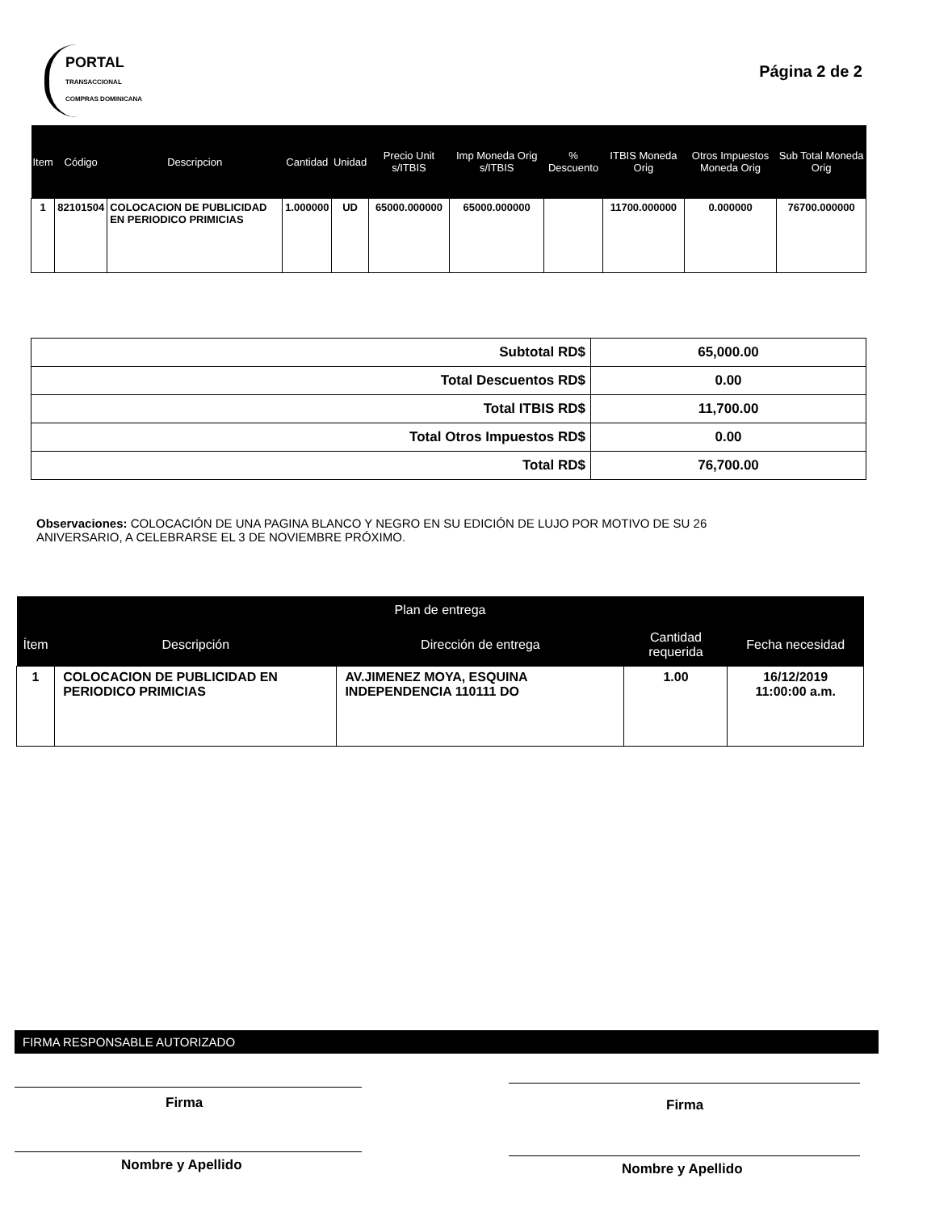PORTAL
TRANSACCIONAL COMPRAS DOMINICANA
Página 2 de 2
| Item | Código | Descripcion | Cantidad | Unidad | Precio Unit s/ITBIS | Imp Moneda Orig s/ITBIS | % Descuento | ITBIS Moneda Orig | Otros Impuestos Moneda Orig | Sub Total Moneda Orig |
| --- | --- | --- | --- | --- | --- | --- | --- | --- | --- | --- |
| 1 | 82101504 | COLOCACION DE PUBLICIDAD EN PERIODICO PRIMICIAS | 1.000000 | UD | 65000.000000 | 65000.000000 | | 11700.000000 | 0.000000 | 76700.000000 |
| Subtotal RD$ | 65,000.00 |
| Total Descuentos RD$ | 0.00 |
| Total ITBIS RD$ | 11,700.00 |
| Total Otros Impuestos RD$ | 0.00 |
| Total RD$ | 76,700.00 |
Observaciones: COLOCACIÓN DE UNA PAGINA BLANCO Y NEGRO EN SU EDICIÓN DE LUJO POR MOTIVO DE SU 26 ANIVERSARIO, A CELEBRARSE EL 3 DE NOVIEMBRE PRÓXIMO.
| Plan de entrega | | | | |
| --- | --- | --- | --- | --- |
| Ítem | Descripción | Dirección de entrega | Cantidad requerida | Fecha necesidad |
| 1 | COLOCACION DE PUBLICIDAD EN PERIODICO PRIMICIAS | AV.JIMENEZ MOYA, ESQUINA INDEPENDENCIA 110111 DO | 1.00 | 16/12/2019 11:00:00 a.m. |
FIRMA RESPONSABLE AUTORIZADO
Firma
Nombre y Apellido
Firma
Nombre y Apellido